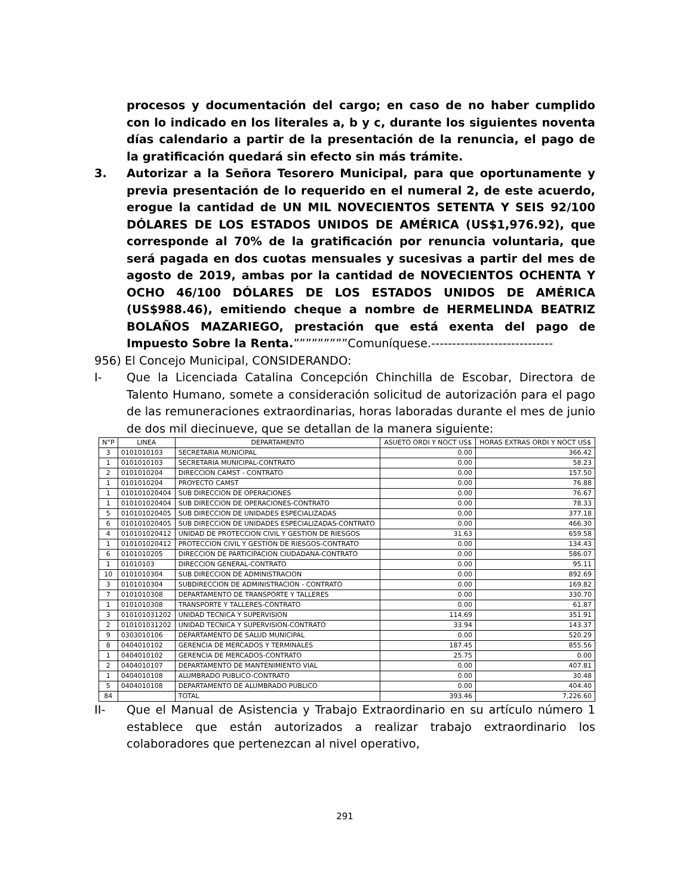procesos y documentación del cargo; en caso de no haber cumplido con lo indicado en los literales a, b y c, durante los siguientes noventa días calendario a partir de la presentación de la renuncia, el pago de la gratificación quedará sin efecto sin más trámite.
3. Autorizar a la Señora Tesorero Municipal, para que oportunamente y previa presentación de lo requerido en el numeral 2, de este acuerdo, erogue la cantidad de UN MIL NOVECIENTOS SETENTA Y SEIS 92/100 DÓLARES DE LOS ESTADOS UNIDOS DE AMÉRICA (US$1,976.92), que corresponde al 70% de la gratificación por renuncia voluntaria, que será pagada en dos cuotas mensuales y sucesivas a partir del mes de agosto de 2019, ambas por la cantidad de NOVECIENTOS OCHENTA Y OCHO 46/100 DÓLARES DE LOS ESTADOS UNIDOS DE AMÉRICA (US$988.46), emitiendo cheque a nombre de HERMELINDA BEATRIZ BOLAÑOS MAZARIEGO, prestación que está exenta del pago de Impuesto Sobre la Renta.”””””””””Comuníquese.-----------------------------
956) El Concejo Municipal, CONSIDERANDO:
I- Que la Licenciada Catalina Concepción Chinchilla de Escobar, Directora de Talento Humano, somete a consideración solicitud de autorización para el pago de las remuneraciones extraordinarias, horas laboradas durante el mes de junio de dos mil diecinueve, que se detallan de la manera siguiente:
| N°P | LINEA | DEPARTAMENTO | ASUETO ORDI Y NOCT US$ | HORAS EXTRAS ORDI Y NOCT US$ |
| --- | --- | --- | --- | --- |
| 3 | 0101010103 | SECRETARIA MUNICIPAL | 0.00 | 366.42 |
| 1 | 0101010103 | SECRETARIA MUNICIPAL-CONTRATO | 0.00 | 58.23 |
| 2 | 0101010204 | DIRECCION CAMST - CONTRATO | 0.00 | 157.50 |
| 1 | 0101010204 | PROYECTO CAMST | 0.00 | 76.88 |
| 1 | 010101020404 | SUB DIRECCION DE OPERACIONES | 0.00 | 76.67 |
| 1 | 010101020404 | SUB DIRECCION DE OPERACIONES-CONTRATO | 0.00 | 78.33 |
| 5 | 010101020405 | SUB DIRECCION DE UNIDADES ESPECIALIZADAS | 0.00 | 377.18 |
| 6 | 010101020405 | SUB DIRECCION DE UNIDADES ESPECIALIZADAS-CONTRATO | 0.00 | 466.30 |
| 4 | 010101020412 | UNIDAD DE PROTECCION CIVIL Y GESTION DE RIESGOS | 31.63 | 659.58 |
| 1 | 010101020412 | PROTECCION CIVIL Y GESTION DE RIESGOS-CONTRATO | 0.00 | 134.43 |
| 6 | 0101010205 | DIRECCION DE PARTICIPACION CIUDADANA-CONTRATO | 0.00 | 586.07 |
| 1 | 01010103 | DIRECCION GENERAL-CONTRATO | 0.00 | 95.11 |
| 10 | 0101010304 | SUB DIRECCION DE ADMINISTRACION | 0.00 | 892.69 |
| 3 | 0101010304 | SUBDIRECCION DE ADMINISTRACION - CONTRATO | 0.00 | 169.82 |
| 7 | 0101010308 | DEPARTAMENTO DE TRANSPORTE Y TALLERES | 0.00 | 330.70 |
| 1 | 0101010308 | TRANSPORTE Y TALLERES-CONTRATO | 0.00 | 61.87 |
| 3 | 010101031202 | UNIDAD TECNICA Y SUPERVISION | 114.69 | 351.91 |
| 2 | 010101031202 | UNIDAD TECNICA Y SUPERVISION-CONTRATO | 33.94 | 143.37 |
| 9 | 0303010106 | DEPARTAMENTO DE SALUD MUNICIPAL | 0.00 | 520.29 |
| 8 | 0404010102 | GERENCIA DE MERCADOS Y TERMINALES | 187.45 | 855.56 |
| 1 | 0404010102 | GERENCIA DE MERCADOS-CONTRATO | 25.75 | 0.00 |
| 2 | 0404010107 | DEPARTAMENTO DE MANTENIMIENTO VIAL | 0.00 | 407.81 |
| 1 | 0404010108 | ALUMBRADO PUBLICO-CONTRATO | 0.00 | 30.48 |
| 5 | 0404010108 | DEPARTAMENTO DE ALUMBRADO PUBLICO | 0.00 | 404.40 |
| 84 | | TOTAL | 393.46 | 7,226.60 |
II- Que el Manual de Asistencia y Trabajo Extraordinario en su artículo número 1 establece que están autorizados a realizar trabajo extraordinario los colaboradores que pertenezcan al nivel operativo,
291